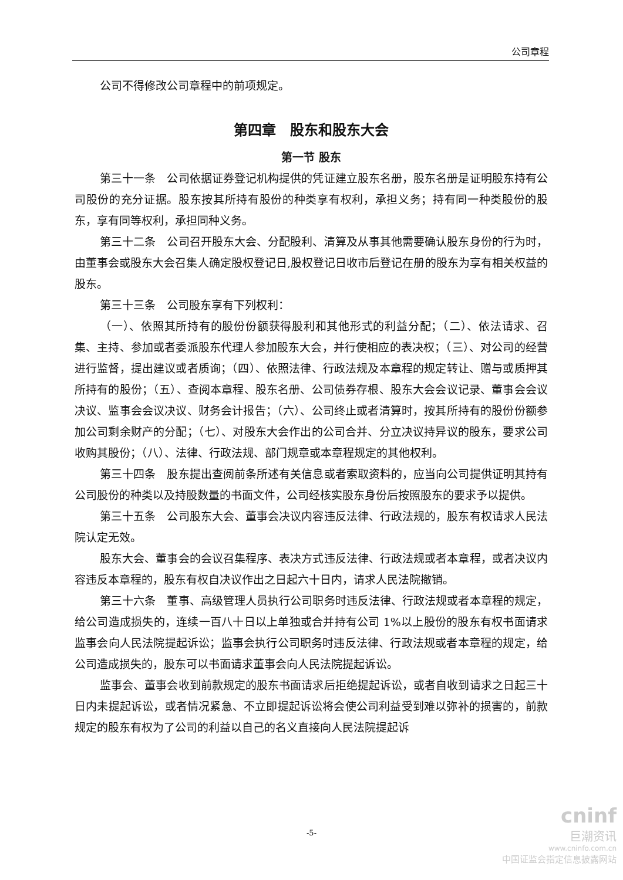公司章程
公司不得修改公司章程中的前项规定。
第四章　股东和股东大会
第一节 股东
第三十一条　公司依据证券登记机构提供的凭证建立股东名册，股东名册是证明股东持有公司股份的充分证据。股东按其所持有股份的种类享有权利，承担义务；持有同一种类股份的股东，享有同等权利，承担同种义务。
第三十二条　公司召开股东大会、分配股利、清算及从事其他需要确认股东身份的行为时，由董事会或股东大会召集人确定股权登记日,股权登记日收市后登记在册的股东为享有相关权益的股东。
第三十三条　公司股东享有下列权利：
（一）、依照其所持有的股份份额获得股利和其他形式的利益分配；（二）、依法请求、召集、主持、参加或者委派股东代理人参加股东大会，并行使相应的表决权；（三）、对公司的经营进行监督，提出建议或者质询；（四）、依照法律、行政法规及本章程的规定转让、赠与或质押其所持有的股份；（五）、查阅本章程、股东名册、公司债券存根、股东大会会议记录、董事会会议决议、监事会会议决议、财务会计报告；（六）、公司终止或者清算时，按其所持有的股份份额参加公司剩余财产的分配；（七）、对股东大会作出的公司合并、分立决议持异议的股东，要求公司收购其股份；（八）、法律、行政法规、部门规章或本章程规定的其他权利。
第三十四条　股东提出查阅前条所述有关信息或者索取资料的，应当向公司提供证明其持有公司股份的种类以及持股数量的书面文件，公司经核实股东身份后按照股东的要求予以提供。
第三十五条　公司股东大会、董事会决议内容违反法律、行政法规的，股东有权请求人民法院认定无效。
股东大会、董事会的会议召集程序、表决方式违反法律、行政法规或者本章程，或者决议内容违反本章程的，股东有权自决议作出之日起六十日内，请求人民法院撤销。
第三十六条　董事、高级管理人员执行公司职务时违反法律、行政法规或者本章程的规定，给公司造成损失的，连续一百八十日以上单独或合并持有公司 1%以上股份的股东有权书面请求监事会向人民法院提起诉讼；监事会执行公司职务时违反法律、行政法规或者本章程的规定，给公司造成损失的，股东可以书面请求董事会向人民法院提起诉讼。
监事会、董事会收到前款规定的股东书面请求后拒绝提起诉讼，或者自收到请求之日起三十日内未提起诉讼，或者情况紧急、不立即提起诉讼将会使公司利益受到难以弥补的损害的，前款规定的股东有权为了公司的利益以自己的名义直接向人民法院提起诉
-5-
cninf
巨潮资讯
www.cninfo.com.cn
中国证监会指定信息披露网站